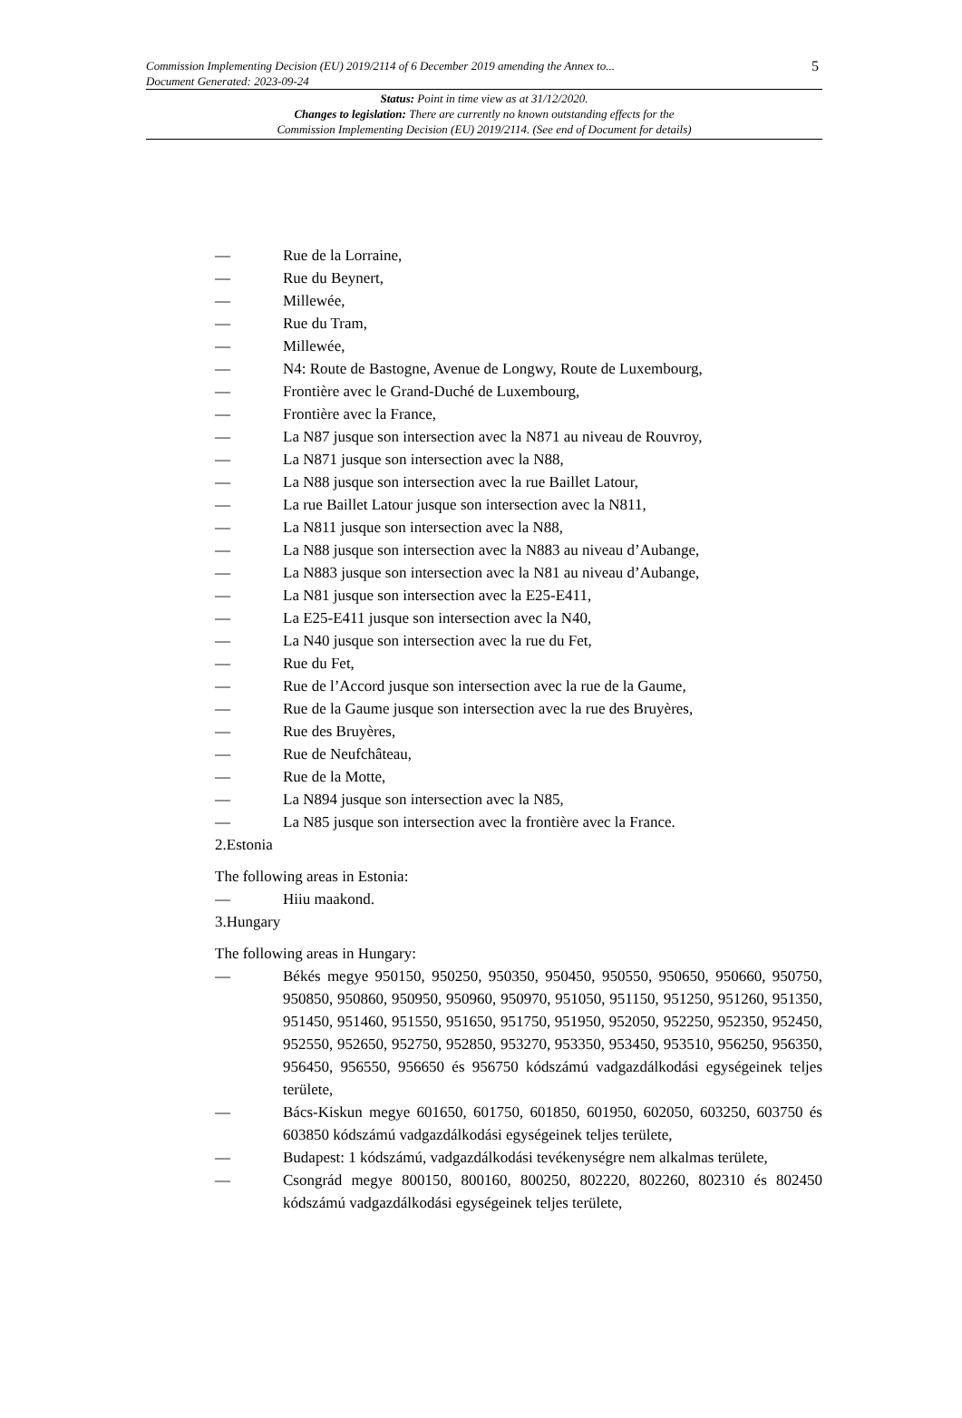5 Commission Implementing Decision (EU) 2019/2114 of 6 December 2019 amending the Annex to...
Document Generated: 2023-09-24
Status: Point in time view as at 31/12/2020.
Changes to legislation: There are currently no known outstanding effects for the
Commission Implementing Decision (EU) 2019/2114. (See end of Document for details)
— Rue de la Lorraine,
— Rue du Beynert,
— Millewée,
— Rue du Tram,
— Millewée,
— N4: Route de Bastogne, Avenue de Longwy, Route de Luxembourg,
— Frontière avec le Grand-Duché de Luxembourg,
— Frontière avec la France,
— La N87 jusque son intersection avec la N871 au niveau de Rouvroy,
— La N871 jusque son intersection avec la N88,
— La N88 jusque son intersection avec la rue Baillet Latour,
— La rue Baillet Latour jusque son intersection avec la N811,
— La N811 jusque son intersection avec la N88,
— La N88 jusque son intersection avec la N883 au niveau d’Aubange,
— La N883 jusque son intersection avec la N81 au niveau d’Aubange,
— La N81 jusque son intersection avec la E25-E411,
— La E25-E411 jusque son intersection avec la N40,
— La N40 jusque son intersection avec la rue du Fet,
— Rue du Fet,
— Rue de l’Accord jusque son intersection avec la rue de la Gaume,
— Rue de la Gaume jusque son intersection avec la rue des Bruyères,
— Rue des Bruyères,
— Rue de Neufchâteau,
— Rue de la Motte,
— La N894 jusque son intersection avec la N85,
— La N85 jusque son intersection avec la frontière avec la France.
2.Estonia
The following areas in Estonia:
— Hiiu maakond.
3.Hungary
The following areas in Hungary:
— Békés megye 950150, 950250, 950350, 950450, 950550, 950650, 950660, 950750, 950850, 950860, 950950, 950960, 950970, 951050, 951150, 951250, 951260, 951350, 951450, 951460, 951550, 951650, 951750, 951950, 952050, 952250, 952350, 952450, 952550, 952650, 952750, 952850, 953270, 953350, 953450, 953510, 956250, 956350, 956450, 956550, 956650 és 956750 kódszámú vadgazdálkodási egységeinek teljes területe,
— Bács-Kiskun megye 601650, 601750, 601850, 601950, 602050, 603250, 603750 és 603850 kódszámú vadgazdálkodási egységeinek teljes területe,
— Budapest: 1 kódszámú, vadgazdálkodási tevékenységre nem alkalmas területe,
— Csongrád megye 800150, 800160, 800250, 802220, 802260, 802310 és 802450 kódszámú vadgazdálkodási egységeinek teljes területe,